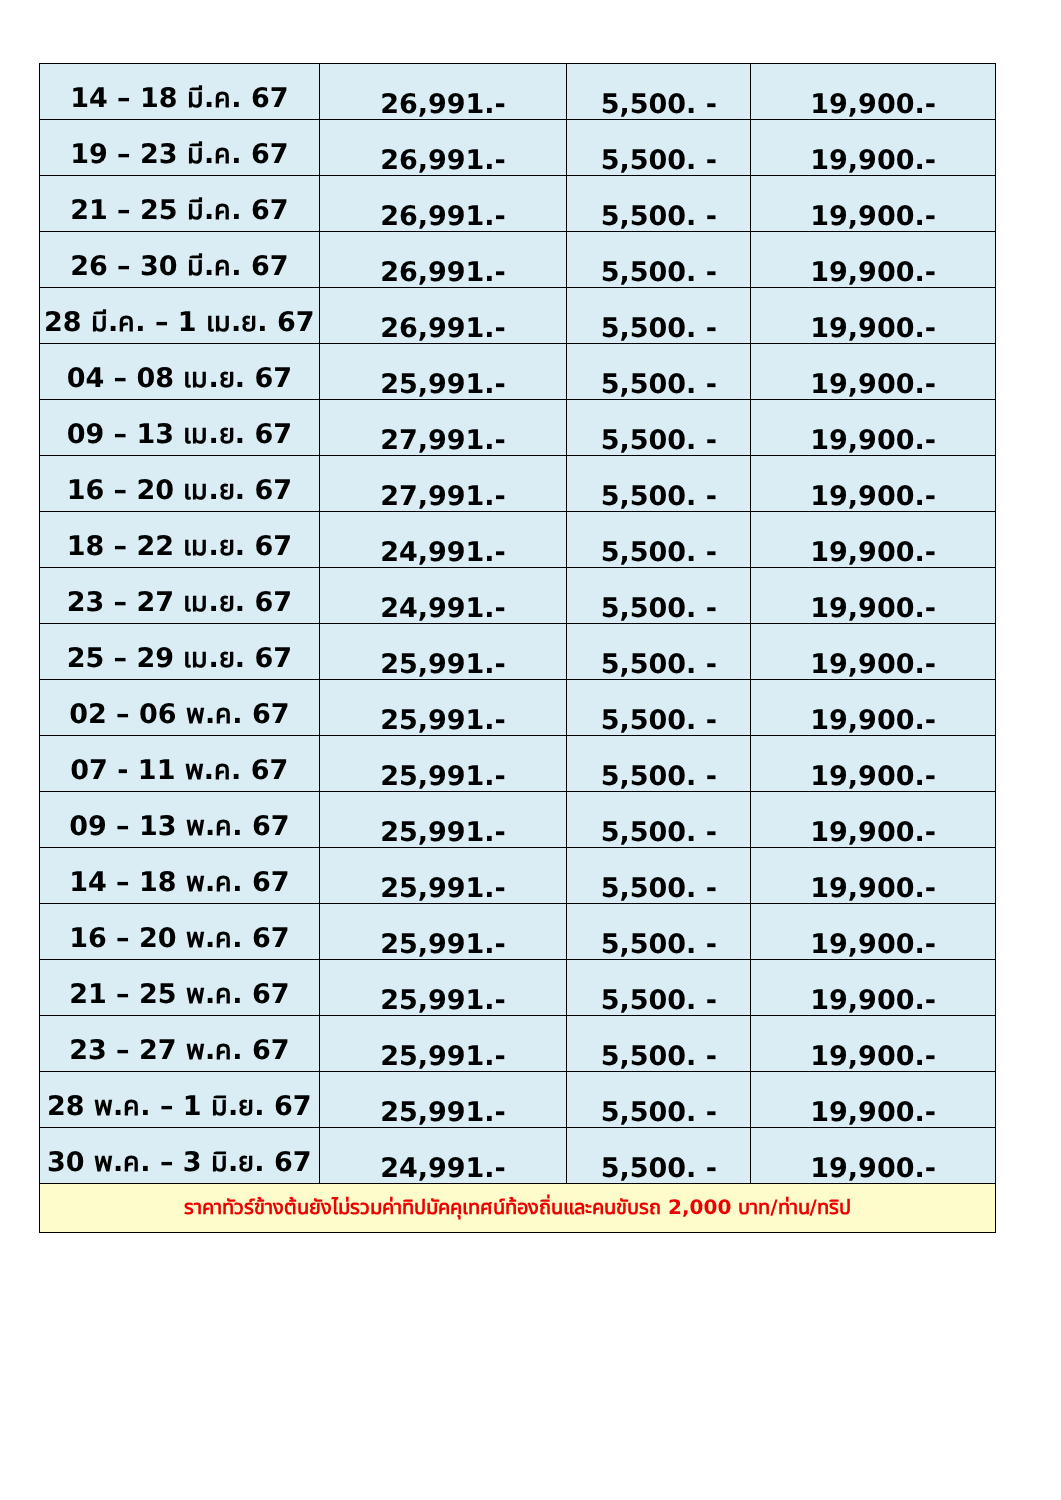| 14 – 18 มี.ค. 67 | 26,991.- | 5,500. - | 19,900.- |
| 19 – 23 มี.ค. 67 | 26,991.- | 5,500. - | 19,900.- |
| 21 – 25 มี.ค. 67 | 26,991.- | 5,500. - | 19,900.- |
| 26 – 30 มี.ค. 67 | 26,991.- | 5,500. - | 19,900.- |
| 28 มี.ค. – 1 เม.ย. 67 | 26,991.- | 5,500. - | 19,900.- |
| 04 – 08 เม.ย. 67 | 25,991.- | 5,500. - | 19,900.- |
| 09 – 13 เม.ย. 67 | 27,991.- | 5,500. - | 19,900.- |
| 16 – 20 เม.ย. 67 | 27,991.- | 5,500. - | 19,900.- |
| 18 – 22 เม.ย. 67 | 24,991.- | 5,500. - | 19,900.- |
| 23 – 27 เม.ย. 67 | 24,991.- | 5,500. - | 19,900.- |
| 25 – 29 เม.ย. 67 | 25,991.- | 5,500. - | 19,900.- |
| 02 – 06 พ.ค. 67 | 25,991.- | 5,500. - | 19,900.- |
| 07 - 11 พ.ค. 67 | 25,991.- | 5,500. - | 19,900.- |
| 09 – 13 พ.ค. 67 | 25,991.- | 5,500. - | 19,900.- |
| 14 – 18 พ.ค. 67 | 25,991.- | 5,500. - | 19,900.- |
| 16 – 20 พ.ค. 67 | 25,991.- | 5,500. - | 19,900.- |
| 21 – 25 พ.ค. 67 | 25,991.- | 5,500. - | 19,900.- |
| 23 – 27 พ.ค. 67 | 25,991.- | 5,500. - | 19,900.- |
| 28 พ.ค. – 1 มิ.ย. 67 | 25,991.- | 5,500. - | 19,900.- |
| 30 พ.ค. – 3 มิ.ย. 67 | 24,991.- | 5,500. - | 19,900.- |
| ราคาทัวร์ข้างต้นยังไม่รวมค่าทิปมัคคุเทศน์ท้องถิ่นและคนขับรถ 2,000 บาท/ท่าน/ทริป | | | |